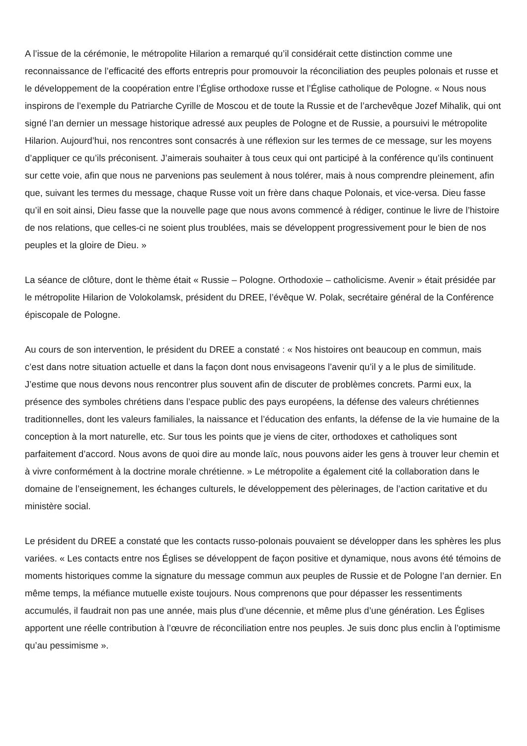A l’issue de la cérémonie, le métropolite Hilarion a remarqué qu’il considérait cette distinction comme une reconnaissance de l’efficacité des efforts entrepris pour promouvoir la réconciliation des peuples polonais et russe et le développement de la coopération entre l’Église orthodoxe russe et l’Église catholique de Pologne. « Nous nous inspirons de l’exemple du Patriarche Cyrille de Moscou et de toute la Russie et de l’archevêque Jozef Mihalik, qui ont signé l’an dernier un message historique adressé aux peuples de Pologne et de Russie, a poursuivi le métropolite Hilarion. Aujourd’hui, nos rencontres sont consacrés à une réflexion sur les termes de ce message, sur les moyens d’appliquer ce qu’ils préconisent. J’aimerais souhaiter à tous ceux qui ont participé à la conférence qu’ils continuent sur cette voie, afin que nous ne parvenions pas seulement à nous tolérer, mais à nous comprendre pleinement, afin que, suivant les termes du message, chaque Russe voit un frère dans chaque Polonais, et vice-versa. Dieu fasse qu’il en soit ainsi, Dieu fasse que la nouvelle page que nous avons commencé à rédiger, continue le livre de l’histoire de nos relations, que celles-ci ne soient plus troublées, mais se développent progressivement pour le bien de nos peuples et la gloire de Dieu. »
La séance de clôture, dont le thème était « Russie – Pologne. Orthodoxie – catholicisme. Avenir » était présidée par le métropolite Hilarion de Volokolamsk, président du DREE, l’évêque W. Polak, secrétaire général de la Conférence épiscopale de Pologne.
Au cours de son intervention, le président du DREE a constaté : « Nos histoires ont beaucoup en commun, mais c’est dans notre situation actuelle et dans la façon dont nous envisageons l’avenir qu’il y a le plus de similitude. J’estime que nous devons nous rencontrer plus souvent afin de discuter de problèmes concrets. Parmi eux, la présence des symboles chrétiens dans l’espace public des pays européens, la défense des valeurs chrétiennes traditionnelles, dont les valeurs familiales, la naissance et l’éducation des enfants, la défense de la vie humaine de la conception à la mort naturelle, etc. Sur tous les points que je viens de citer, orthodoxes et catholiques sont parfaitement d’accord. Nous avons de quoi dire au monde laïc, nous pouvons aider les gens à trouver leur chemin et à vivre conformément à la doctrine morale chrétienne. » Le métropolite a également cité la collaboration dans le domaine de l’enseignement, les échanges culturels, le développement des pèlerinages, de l’action caritative et du ministère social.
Le président du DREE a constaté que les contacts russo-polonais pouvaient se développer dans les sphères les plus variées. « Les contacts entre nos Églises se développent de façon positive et dynamique, nous avons été témoins de moments historiques comme la signature du message commun aux peuples de Russie et de Pologne l’an dernier. En même temps, la méfiance mutuelle existe toujours. Nous comprenons que pour dépasser les ressentiments accumulés, il faudrait non pas une année, mais plus d’une décennie, et même plus d’une génération. Les Églises apportent une réelle contribution à l’œuvre de réconciliation entre nos peuples. Je suis donc plus enclin à l’optimisme qu’au pessimisme ».